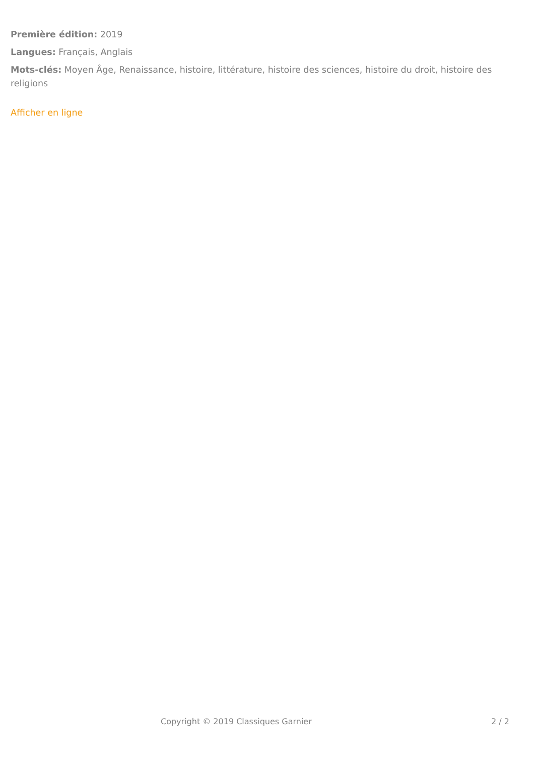Première édition: 2019
Langues: Français, Anglais
Mots-clés: Moyen Âge, Renaissance, histoire, littérature, histoire des sciences, histoire du droit, histoire des religions
Afficher en ligne
Copyright © 2019 Classiques Garnier 2 / 2